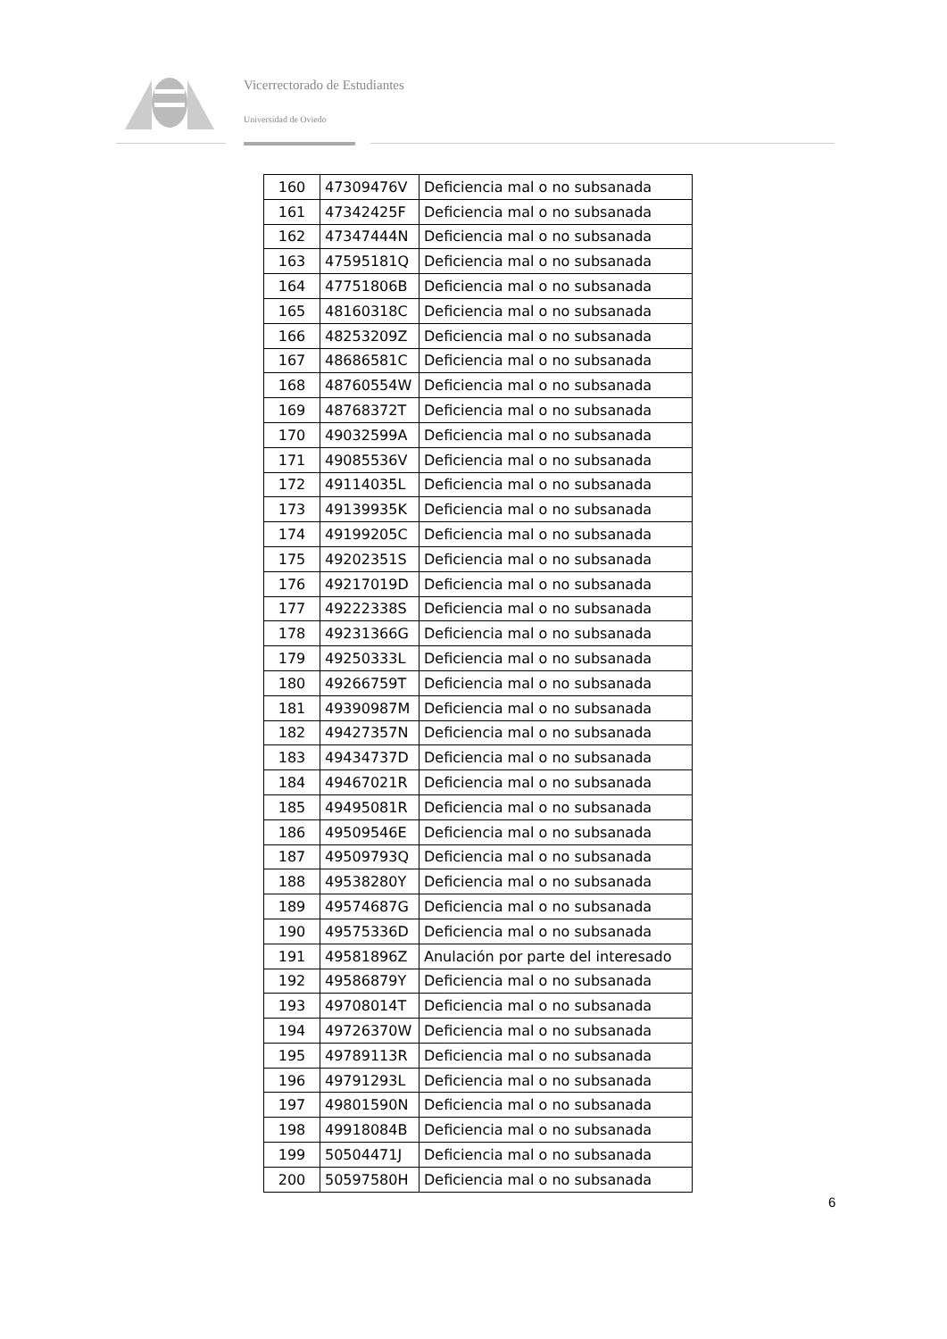Vicerrectorado de Estudiantes
Universidad de Oviedo
| 160 | 47309476V | Deficiencia mal o no subsanada |
| 161 | 47342425F | Deficiencia mal o no subsanada |
| 162 | 47347444N | Deficiencia mal o no subsanada |
| 163 | 47595181Q | Deficiencia mal o no subsanada |
| 164 | 47751806B | Deficiencia mal o no subsanada |
| 165 | 48160318C | Deficiencia mal o no subsanada |
| 166 | 48253209Z | Deficiencia mal o no subsanada |
| 167 | 48686581C | Deficiencia mal o no subsanada |
| 168 | 48760554W | Deficiencia mal o no subsanada |
| 169 | 48768372T | Deficiencia mal o no subsanada |
| 170 | 49032599A | Deficiencia mal o no subsanada |
| 171 | 49085536V | Deficiencia mal o no subsanada |
| 172 | 49114035L | Deficiencia mal o no subsanada |
| 173 | 49139935K | Deficiencia mal o no subsanada |
| 174 | 49199205C | Deficiencia mal o no subsanada |
| 175 | 49202351S | Deficiencia mal o no subsanada |
| 176 | 49217019D | Deficiencia mal o no subsanada |
| 177 | 49222338S | Deficiencia mal o no subsanada |
| 178 | 49231366G | Deficiencia mal o no subsanada |
| 179 | 49250333L | Deficiencia mal o no subsanada |
| 180 | 49266759T | Deficiencia mal o no subsanada |
| 181 | 49390987M | Deficiencia mal o no subsanada |
| 182 | 49427357N | Deficiencia mal o no subsanada |
| 183 | 49434737D | Deficiencia mal o no subsanada |
| 184 | 49467021R | Deficiencia mal o no subsanada |
| 185 | 49495081R | Deficiencia mal o no subsanada |
| 186 | 49509546E | Deficiencia mal o no subsanada |
| 187 | 49509793Q | Deficiencia mal o no subsanada |
| 188 | 49538280Y | Deficiencia mal o no subsanada |
| 189 | 49574687G | Deficiencia mal o no subsanada |
| 190 | 49575336D | Deficiencia mal o no subsanada |
| 191 | 49581896Z | Anulación por parte del interesado |
| 192 | 49586879Y | Deficiencia mal o no subsanada |
| 193 | 49708014T | Deficiencia mal o no subsanada |
| 194 | 49726370W | Deficiencia mal o no subsanada |
| 195 | 49789113R | Deficiencia mal o no subsanada |
| 196 | 49791293L | Deficiencia mal o no subsanada |
| 197 | 49801590N | Deficiencia mal o no subsanada |
| 198 | 49918084B | Deficiencia mal o no subsanada |
| 199 | 50504471J | Deficiencia mal o no subsanada |
| 200 | 50597580H | Deficiencia mal o no subsanada |
6